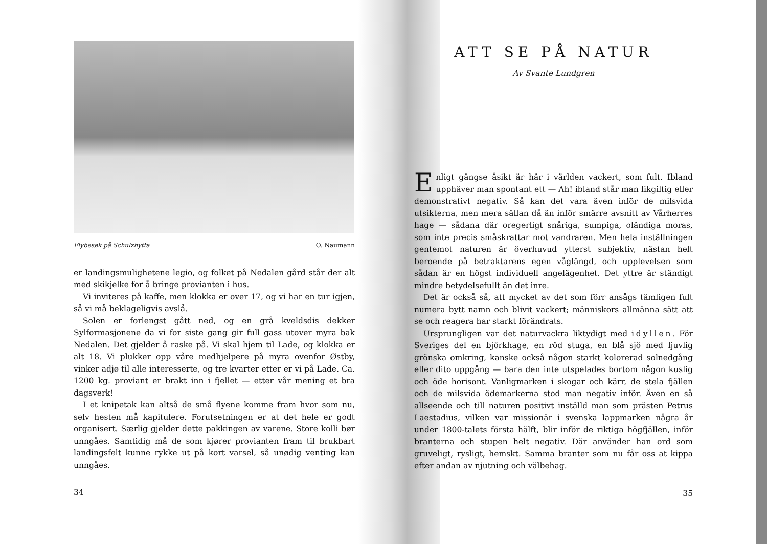Flybesøk på Schulzhytta O. Naumann
er landingsmulighetene legio, og folket på Nedalen gård står der alt med skikjelke for å bringe provianten i hus.
Vi inviteres på kaffe, men klokka er over 17, og vi har en tur igjen, så vi må beklageligvis avslå.
Solen er forlengst gått ned, og en grå kveldsdis dekker Sylformasjonene da vi for siste gang gir full gass utover myra bak Nedalen. Det gjelder å raske på. Vi skal hjem til Lade, og klokka er alt 18. Vi plukker opp våre medhjelpere på myra ovenfor Østby, vinker adjø til alle interesserte, og tre kvarter etter er vi på Lade. Ca. 1200 kg. proviant er brakt inn i fjellet — etter vår mening et bra dagsverk!
I et knipetak kan altså de små flyene komme fram hvor som nu, selv hesten må kapitulere. Forutsetningen er at det hele er godt organisert. Særlig gjelder dette pakkingen av varene. Store kolli bør unngåes. Samtidig må de som kjører provianten fram til brukbart landingsfelt kunne rykke ut på kort varsel, så unødig venting kan unngåes.
34
ATT SE PÅ NATUR
Av Svante Lundgren
Enligt gängse åsikt är här i världen vackert, som fult. Ibland upphäver man spontant ett — Ah! ibland står man likgiltig eller demonstrativt negativ. Så kan det vara även inför de milsvida utsikterna, men mera sällan då än inför smärre avsnitt av Vårherres hage — sådana där oregerligt snåriga, sumpiga, oländiga moras, som inte precis småskrattar mot vandraren. Men hela inställningen gentemot naturen är överhuvud ytterst subjektiv, nästan helt beroende på betraktarens egen våglängd, och upplevelsen som sådan är en högst individuell angelägenhet. Det yttre är ständigt mindre betydelsefullt än det inre.
Det är också så, att mycket av det som förr ansågs tämligen fult numera bytt namn och blivit vackert; människors allmänna sätt att se och reagera har starkt förändrats.
Ursprungligen var det naturvackra liktydigt med idyllen. För Sveriges del en björkhage, en röd stuga, en blå sjö med ljuvlig grönska omkring, kanske också någon starkt kolorerad solnedgång eller dito uppgång — bara den inte utspelades bortom någon kuslig och öde horisont. Vanligmarken i skogar och kärr, de stela fjällen och de milsvida ödemarkerna stod man negativ inför. Även en så allseende och till naturen positivt inställd man som prästen Petrus Laestadius, vilken var missionär i svenska lappmarken några år under 1800-talets första hälft, blir inför de riktiga högfjällen, inför branterna och stupen helt negativ. Där använder han ord som gruveligt, rysligt, hemskt. Samma branter som nu får oss at kippa efter andan av njutning och välbehag.
35